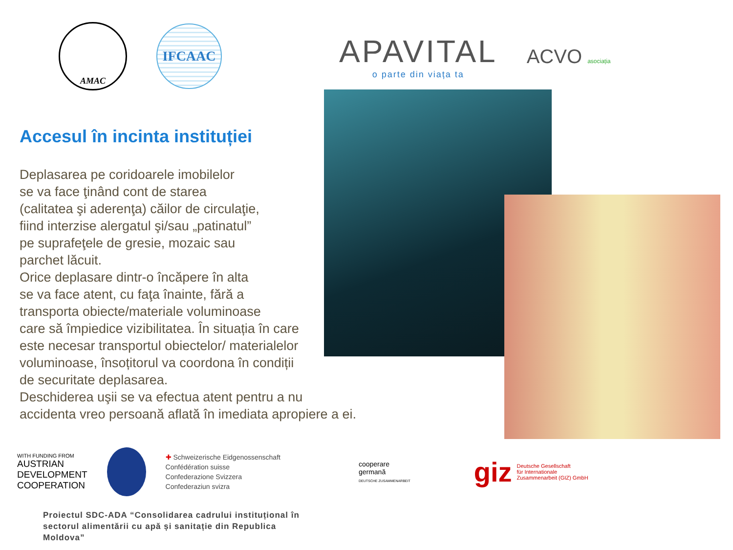AMAC
IFCAAC
APAVITAL
o parte din viața ta
ACVO asociația
Accesul în incinta instituției
Deplasarea pe coridoarele imobilelor
se va face ţinând cont de starea
(calitatea şi aderenţa) căilor de circulaţie,
fiind interzise alergatul şi/sau „patinatul”
pe suprafeţele de gresie, mozaic sau
parchet lăcuit.
Orice deplasare dintr-o încăpere în alta
se va face atent, cu faţa înainte, fără a
transporta obiecte/materiale voluminoase
care să împiedice vizibilitatea. În situația în care
este necesar transportul obiectelor/ materialelor
voluminoase, însoțitorul va coordona în condiții
de securitate deplasarea.
Deschiderea uşii se va efectua atent pentru a nu
accidenta vreo persoană aflată în imediata apropiere a ei.
WITH FUNDING FROM
AUSTRIAN
DEVELOPMENT
COOPERATION
✚ Schweizerische Eidgenossenschaft
Confédération suisse
Confederazione Svizzera
Confederaziun svizra
cooperare
germană
DEUTSCHE ZUSAMMENARBEIT
giz Deutsche Gesellschaft
für Internationale
Zusammenarbeit (GIZ) GmbH
Proiectul SDC-ADA “Consolidarea cadrului instituțional în sectorul alimentării cu apă și sanitație din Republica Moldova”